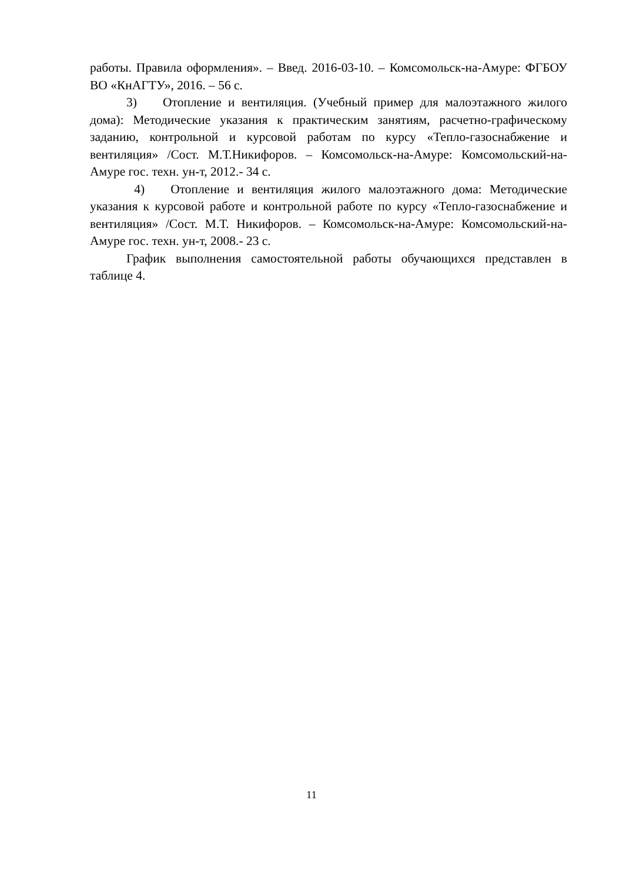работы. Правила оформления». – Введ. 2016-03-10. – Комсомольск-на-Амуре: ФГБОУ ВО «КнАГТУ», 2016. – 56 с.
3) Отопление и вентиляция. (Учебный пример для малоэтажного жилого дома): Методические указания к практическим занятиям, расчетно-графическому заданию, контрольной и курсовой работам по курсу «Тепло-газоснабжение и вентиляция» /Сост. М.Т.Никифоров. – Комсомольск-на-Амуре: Комсомольский-на-Амуре гос. техн. ун-т, 2012.- 34 с.
4) Отопление и вентиляция жилого малоэтажного дома: Методические указания к курсовой работе и контрольной работе по курсу «Тепло-газоснабжение и вентиляция» /Сост. М.Т. Никифоров. – Комсомольск-на-Амуре: Комсомольский-на-Амуре гос. техн. ун-т, 2008.- 23 с.
График выполнения самостоятельной работы обучающихся представлен в таблице 4.
11